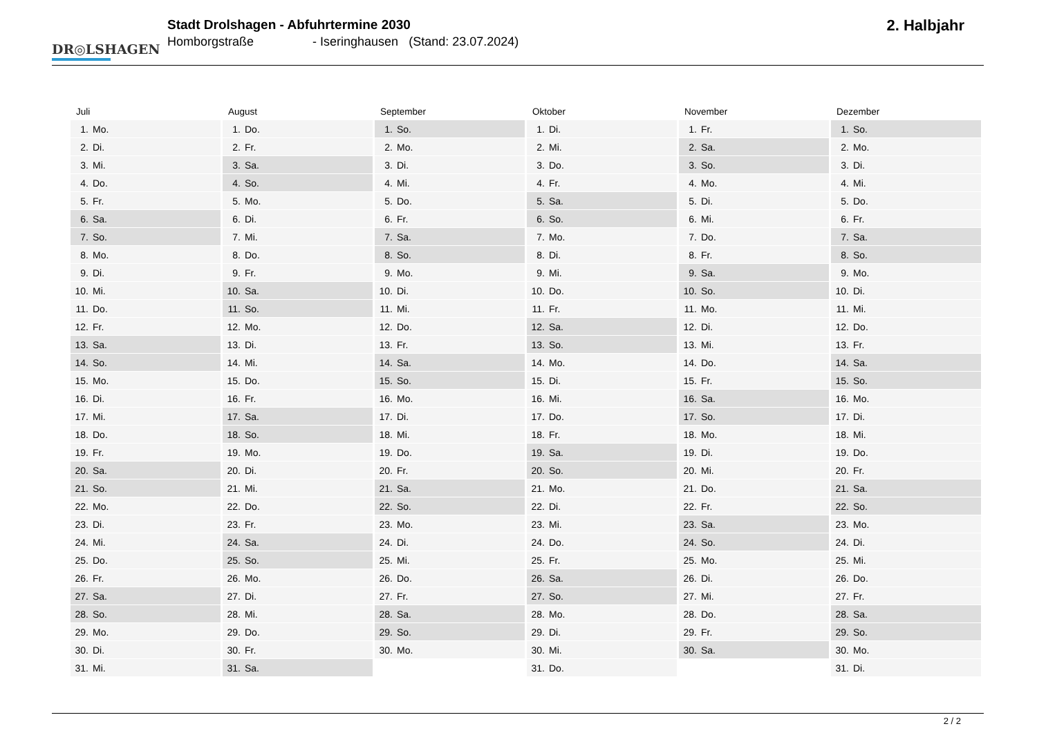DR◎LSHAGEN
Stadt Drolshagen - Abfuhrtermine 2030
Homborgstraße - Iseringhausen (Stand: 23.07.2024)
2. Halbjahr
| Juli | August | September | Oktober | November | Dezember |
| --- | --- | --- | --- | --- | --- |
| 1. Mo. | 1. Do. | 1. So. | 1. Di. | 1. Fr. | 1. So. |
| 2. Di. | 2. Fr. | 2. Mo. | 2. Mi. | 2. Sa. | 2. Mo. |
| 3. Mi. | 3. Sa. | 3. Di. | 3. Do. | 3. So. | 3. Di. |
| 4. Do. | 4. So. | 4. Mi. | 4. Fr. | 4. Mo. | 4. Mi. |
| 5. Fr. | 5. Mo. | 5. Do. | 5. Sa. | 5. Di. | 5. Do. |
| 6. Sa. | 6. Di. | 6. Fr. | 6. So. | 6. Mi. | 6. Fr. |
| 7. So. | 7. Mi. | 7. Sa. | 7. Mo. | 7. Do. | 7. Sa. |
| 8. Mo. | 8. Do. | 8. So. | 8. Di. | 8. Fr. | 8. So. |
| 9. Di. | 9. Fr. | 9. Mo. | 9. Mi. | 9. Sa. | 9. Mo. |
| 10. Mi. | 10. Sa. | 10. Di. | 10. Do. | 10. So. | 10. Di. |
| 11. Do. | 11. So. | 11. Mi. | 11. Fr. | 11. Mo. | 11. Mi. |
| 12. Fr. | 12. Mo. | 12. Do. | 12. Sa. | 12. Di. | 12. Do. |
| 13. Sa. | 13. Di. | 13. Fr. | 13. So. | 13. Mi. | 13. Fr. |
| 14. So. | 14. Mi. | 14. Sa. | 14. Mo. | 14. Do. | 14. Sa. |
| 15. Mo. | 15. Do. | 15. So. | 15. Di. | 15. Fr. | 15. So. |
| 16. Di. | 16. Fr. | 16. Mo. | 16. Mi. | 16. Sa. | 16. Mo. |
| 17. Mi. | 17. Sa. | 17. Di. | 17. Do. | 17. So. | 17. Di. |
| 18. Do. | 18. So. | 18. Mi. | 18. Fr. | 18. Mo. | 18. Mi. |
| 19. Fr. | 19. Mo. | 19. Do. | 19. Sa. | 19. Di. | 19. Do. |
| 20. Sa. | 20. Di. | 20. Fr. | 20. So. | 20. Mi. | 20. Fr. |
| 21. So. | 21. Mi. | 21. Sa. | 21. Mo. | 21. Do. | 21. Sa. |
| 22. Mo. | 22. Do. | 22. So. | 22. Di. | 22. Fr. | 22. So. |
| 23. Di. | 23. Fr. | 23. Mo. | 23. Mi. | 23. Sa. | 23. Mo. |
| 24. Mi. | 24. Sa. | 24. Di. | 24. Do. | 24. So. | 24. Di. |
| 25. Do. | 25. So. | 25. Mi. | 25. Fr. | 25. Mo. | 25. Mi. |
| 26. Fr. | 26. Mo. | 26. Do. | 26. Sa. | 26. Di. | 26. Do. |
| 27. Sa. | 27. Di. | 27. Fr. | 27. So. | 27. Mi. | 27. Fr. |
| 28. So. | 28. Mi. | 28. Sa. | 28. Mo. | 28. Do. | 28. Sa. |
| 29. Mo. | 29. Do. | 29. So. | 29. Di. | 29. Fr. | 29. So. |
| 30. Di. | 30. Fr. | 30. Mo. | 30. Mi. | 30. Sa. | 30. Mo. |
| 31. Mi. | 31. Sa. | | 31. Do. | | 31. Di. |
2 / 2